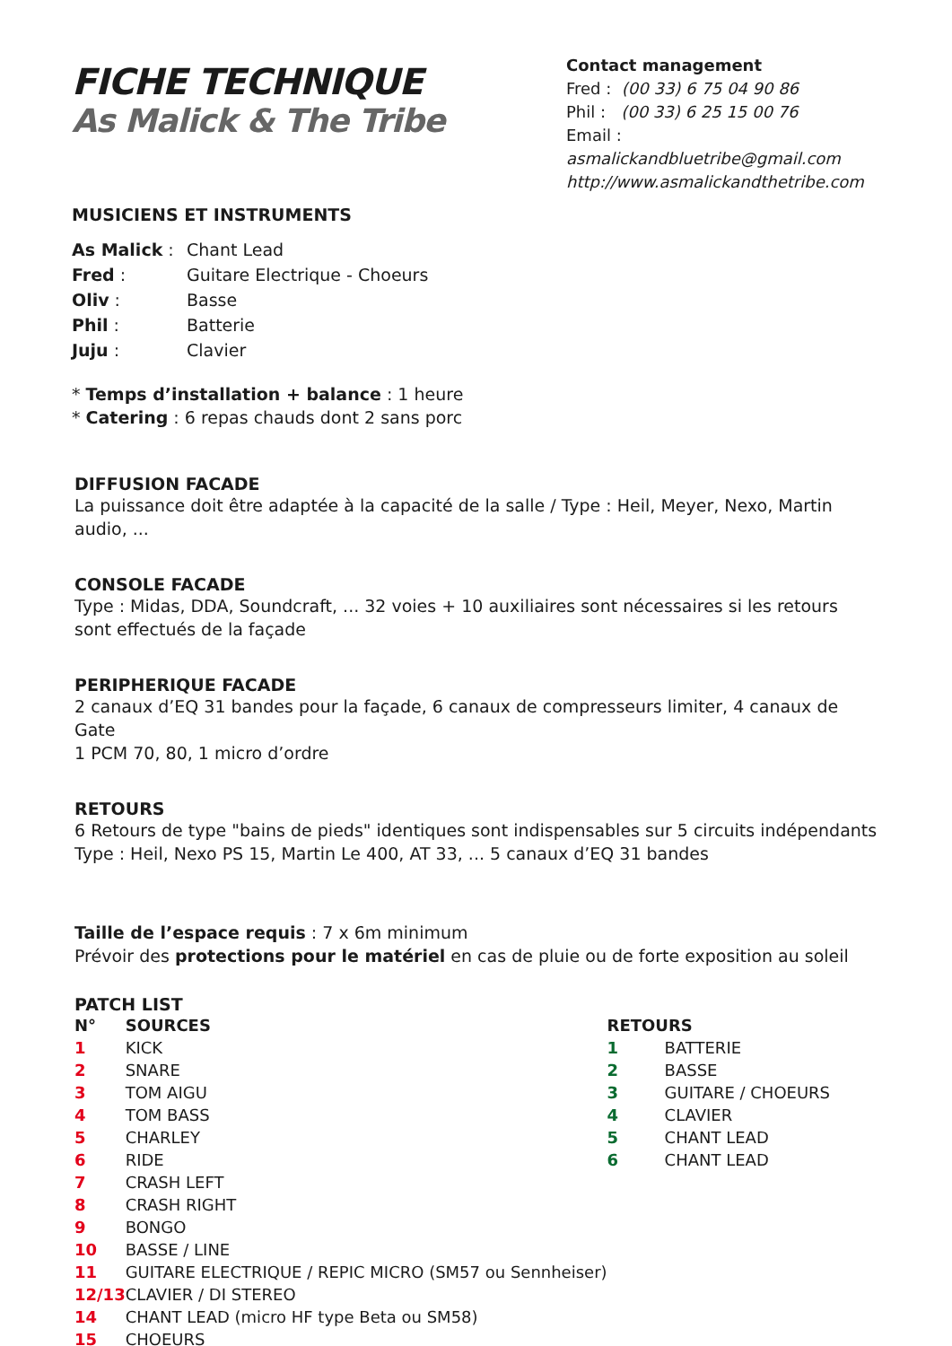FICHE TECHNIQUE
As Malick & The Tribe
Contact management
Fred : (00 33) 6 75 04 90 86
Phil : (00 33) 6 25 15 00 76
Email : asmalickandbluetribe@gmail.com
http://www.asmalickandthetribe.com
MUSICIENS ET INSTRUMENTS
| As Malick : | Chant Lead |
| Fred : | Guitare Electrique - Choeurs |
| Oliv : | Basse |
| Phil : | Batterie |
| Juju : | Clavier |
* Temps d’installation + balance : 1 heure
* Catering : 6 repas chauds dont 2 sans porc
DIFFUSION FACADE
La puissance doit être adaptée à la capacité de la salle / Type : Heil, Meyer, Nexo, Martin audio, ...
CONSOLE FACADE
Type : Midas, DDA, Soundcraft, ... 32 voies + 10 auxiliaires sont nécessaires si les retours
sont effectués de la façade
PERIPHERIQUE FACADE
2 canaux d’EQ 31 bandes pour la façade, 6 canaux de compresseurs limiter, 4 canaux de Gate
1 PCM 70, 80, 1 micro d’ordre
RETOURS
6 Retours de type "bains de pieds" identiques sont indispensables sur 5 circuits indépendants
Type : Heil, Nexo PS 15, Martin Le 400, AT 33, ... 5 canaux d’EQ 31 bandes
Taille de l’espace requis : 7 x 6m minimum
Prévoir des protections pour le matériel en cas de pluie ou de forte exposition au soleil
PATCH LIST
| N° | SOURCES |
| --- | --- |
| 1 | KICK |
| 2 | SNARE |
| 3 | TOM AIGU |
| 4 | TOM BASS |
| 5 | CHARLEY |
| 6 | RIDE |
| 7 | CRASH LEFT |
| 8 | CRASH RIGHT |
| 9 | BONGO |
| 10 | BASSE / LINE |
| 11 | GUITARE ELECTRIQUE / REPIC MICRO (SM57 ou Sennheiser) |
| 12/13 | CLAVIER / DI STEREO |
| 14 | CHANT LEAD (micro HF type Beta ou SM58) |
| 15 | CHOEURS |
| RETOURS | |
| --- | --- |
| 1 | BATTERIE |
| 2 | BASSE |
| 3 | GUITARE / CHOEURS |
| 4 | CLAVIER |
| 5 | CHANT LEAD |
| 6 | CHANT LEAD |